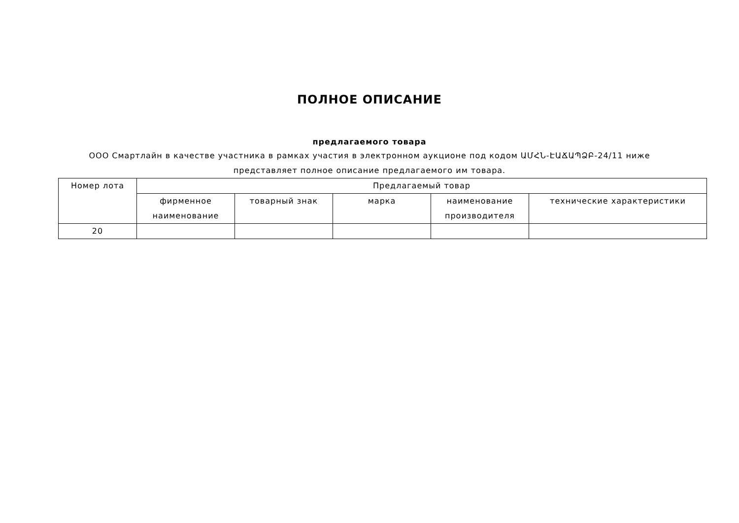ПОЛНОЕ ОПИСАНИЕ
предлагаемого товара
ООО Смартлайн в качестве участника в рамках участия в электронном аукционе под кодом ԱՄՀՆ-ԷԱՃԱՊՁԲ-24/11 ниже представляет полное описание предлагаемого им товара.
| Номер лота | Предлагаемый товар | | | | |
| --- | --- | --- | --- | --- | --- |
| | фирменное наименование | товарный знак | марка | наименование производителя | технические характеристики |
| 20 | | | | | |